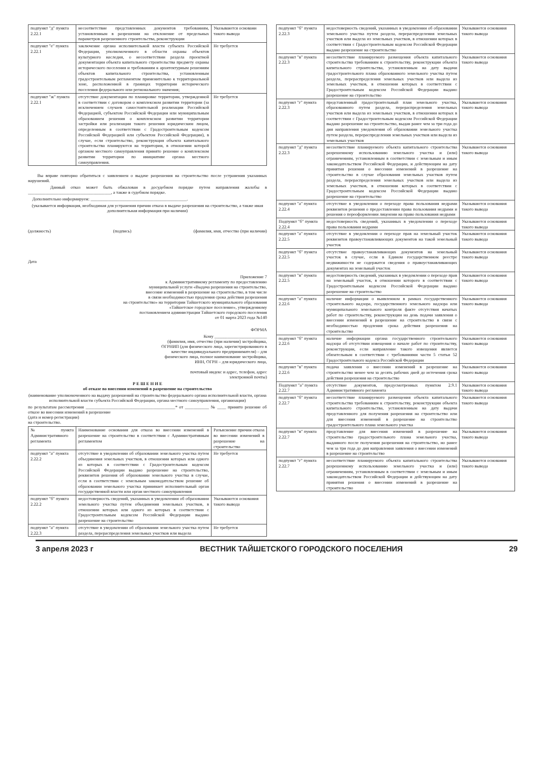| подпункт "д" пункта 2.22.1 | несоответствие представленных документов требованиям, установленным в разрешении на отклонение от предельных параметров разрешенного строительства, реконструкции | Указываются основани такого вывода |
| подпункт "е" пункта 2.22.1 | заключение органа исполнительной власти субъекта Российской Федерации, уполномоченного в области охраны объектов культурного наследия, о несоответствии раздела проектной документации объекта капитального строительства предмету охраны исторического поселения и требованиям к архитектурным решениям объектов капитального строительства, установленным градостроительным регламентом применительно к территориальной зоне, расположенной в границах территории исторического поселения федерального или регионального значения; | Не требуется |
| подпункт "ж" пункта 2.22.1 | отсутствие документации по планировке территории, утвержденной в соответствии с договором о комплексном развитии территории (за исключением случаев самостоятельной реализации Российской Федерацией, субъектом Российской Федерации или муниципальным образованием решения о комплексном развитии территории застройки или реализации такого решения юридическим лицом, определенным в соответствии с Градостроительным кодексом Российской Федерацией или субъектом Российской Федерации), в случае, если строительство, реконструкция объекта капитального строительства планируются на территории, в отношении которой органом местного самоуправления принято решение о комплексном развитии территории по инициативе органа местного самоуправления. | Не требуется |
Вы вправе повторно обратиться с заявлением о выдаче разрешения на строительство после устранения указанных нарушений.
Данный отказ может быть обжалован в досудебном порядке путем направления жалобы в ______________________________________, а также в судебном порядке.
Дополнительно информируем: ____________________________________________.
(указывается информация, необходимая для устранения причин отказа в выдаче разрешения на строительство, а также иная дополнительная информация при наличии)
(должность) (подпись) (фамилия, имя, отчество (при наличии)
Дата
Приложение 7
к Административному регламенту по предоставлению
муниципальной услуги «Выдача разрешения на строительство,
внесение изменений в разрешение на строительство, в том числе
в связи необходимостью продления срока действия разрешения
на строительство» на территории Тайшетского муниципального образования
«Тайшетское городское поселение», утвержденному
постановлением администрации Тайшетского городского поселения
от 01 марта 2023 года №140
ФОРМА
Кому ________________________
(фамилия, имя, отчество (при наличии) застройщика,
ОГРНИП (для физического лица, зарегистрированного в
качестве индивидуального предпринимателя) – для
физического лица, полное наименование застройщика,
ИНН, ОГРН – для юридического лица,
почтовый индекс и адрес, телефон, адрес
электронной почты)
Р Е Ш Е Н И Е
об отказе во внесении изменений в разрешение на строительство
(наименование уполномоченного на выдачу разрешений на строительство федерального органа исполнительной власти, органа исполнительной власти субъекта Российской Федерации, органа местного самоуправления, организации)
по результатам рассмотрения _________________________________________* от ___________ № ____ принято решение об отказе во внесении изменений в разрешение
(дата и номер регистрации)
на строительство.
| № пункта Административного регламента | Наименование основания для отказа во внесении изменений в разрешение на строительство в соответствии с Административным регламентом | Разъяснение причин отказа во внесении изменений в разрешение на строительство |
| --- | --- | --- |
| подпункт "а" пункта 2.22.2 | отсутствие в уведомлении об образовании земельного участка путем объединения земельных участков, в отношении которых или одного из которых в соответствии с Градостроительным кодексом Российской Федерации выдано разрешение на строительство, реквизитов решения об образовании земельного участка в случае, если в соответствии с земельным законодательством решение об образовании земельного участка принимает исполнительный орган государственной власти или орган местного самоуправления | Не требуется |
| подпункт "б" пункта 2.22.2 | недостоверность сведений, указанных в уведомлении об образовании земельного участка путем объединения земельных участков, в отношении которых или одного из которых в соответствии с Градостроительным кодексом Российской Федерации выдано разрешение на строительство | Указываются основания такого вывода |
| подпункт "а" пункта 2.22.3 | отсутствие в уведомлении об образовании земельного участка путем раздела, перераспределения земельных участков или выдела | Не требуется |
| подпункт "б" пункта 2.22.3 | недостоверность сведений, указанных в уведомлении об образовании земельного участка путем раздела, перераспределения земельных участков или выдела из земельных участков, в отношении которых в соответствии с Градостроительным кодексом Российской Федерации выдано разрешение на строительство | Указываются основания такого вывода |
| подпункт "в" пункта 2.22.3 | несоответствие планируемого размещения объекта капитального строительства требованиям к строительству, реконструкции объекта капитального строительства, установленным на дату выдачи градостроительного плана образованного земельного участка путем раздела, перераспределения земельных участков или выдела из земельных участков, в отношении которых в соответствии с Градостроительным кодексом Российской Федерации выдано разрешение на строительство | Указываются основания такого вывода |
| подпункт "г" пункта 2.22.3 | представленный градостроительный план земельного участка, образованного путем раздела, перераспределения земельных участков или выдела из земельных участков, в отношении которых в соответствии с Градостроительным кодексом Российской Федерации выдано разрешение на строительство, выдан ранее чем за три года до дня направления уведомления об образовании земельного участка путем раздела, перераспределения земельных участков или выдела из земельных участков | Указываются основания такого вывода |
| подпункт "д" пункта 2.22.3 | несоответствие планируемого объекта капитального строительства разрешенному использованию земельного участка и (или) ограничениям, установленным в соответствии с земельным и иным законодательством Российской Федерации, и действующим на дату принятия решения о внесении изменений в разрешение на строительство в случае образования земельных участков путем раздела, перераспределения земельных участков или выдела из земельных участков, в отношении которых в соответствии с Градостроительным кодексом Российской Федерации выдано разрешение на строительство | Указываются основания такого вывода |
| подпункт "а" пункта 2.22.4 | отсутствие в уведомлении о переходе права пользования недрами реквизитов решения о предоставлении права пользования недрами и решения о переоформлении лицензии на право пользования недрами | Указываются основания такого вывода |
| Подпункт "б" пункта 2.22.4 | недостоверность сведений, указанных в уведомлении о переходе права пользования недрами | Указываются основания такого вывода |
| подпункт "а" пункта 2.22.5 | отсутствие в уведомлении о переходе прав на земельный участок реквизитов правоустанавливающих документов на такой земельный участок | Указываются основания такого вывода |
| подпункт "б" пункта 2.22.5 | отсутствие правоустанавливающих документов на земельный участок в случае, если в Едином государственном реестре недвижимости не содержатся сведения о правоустанавливающих документах на земельный участок | Указываются основания такого вывода |
| подпункт "в" пункта 2.22.5 | недостоверность сведений, указанных в уведомлении о переходе прав на земельный участок, в отношении которого в соответствии с Градостроительным кодексом Российской Федерации выдано разрешение на строительство | Указываются основания такого вывода |
| подпункт "а" пункта 2.22.6 | наличие информации о выявленном в рамках государственного строительного надзора, государственного земельного надзора или муниципального земельного контроля факте отсутствия начатых работ по строительству, реконструкции на день подачи заявления о внесении изменений в разрешение на строительство в связи с необходимостью продления срока действия разрешения на строительство | Указываются основания такого вывода |
| подпункт "б" пункта 2.22.6 | наличие информации органа государственного строительного надзора об отсутствии извещения о начале работ по строительству, реконструкции, если направление такого извещения является обязательным в соответствии с требованиями части 5 статьи 52 Градостроительного кодекса Российской Федерации | Указываются основания такого вывода |
| подпункт "в" пункта 2.22.6 | подача заявления о внесении изменений в разрешение на строительство менее чем за десять рабочих дней до истечения срока действия разрешения на строительство | Указываются основания такого вывода |
| Подпункт "а" пункта 2.22.7 | отсутствие документов, предусмотренных пунктом 2.9.1 Административного регламента | Указываются основания такого вывода |
| подпункт "б" пункта 2.22.7 | несоответствие планируемого размещения объекта капитального строительства требованиям к строительству, реконструкции объекта капитального строительства, установленным на дату выдачи представленного для получения разрешения на строительство или для внесения изменений в разрешение на строительство градостроительного плана земельного участка | Указываются основания такого вывода |
| подпункт "в" пункта 2.22.7 | представление для внесения изменений в разрешение на строительство градостроительного плана земельного участка, выданного после получения разрешения на строительство, но ранее чем за три года до дня направления заявления о внесении изменений в разрешение на строительство | Указываются основания такого вывода |
| подпункт "г" пункта 2.22.7 | несоответствие планируемого объекта капитального строительства разрешенному использованию земельного участка и (или) ограничениям, установленным в соответствии с земельным и иным законодательством Российской Федерации и действующим на дату принятия решения о внесении изменений в разрешение на строительство | Указываются основания такого вывода |
3 апреля 2023 г ВЕСТНИК ТАЙШЕТСКОГО ГОРОДСКОГО ПОСЕЛЕНИЯ 29